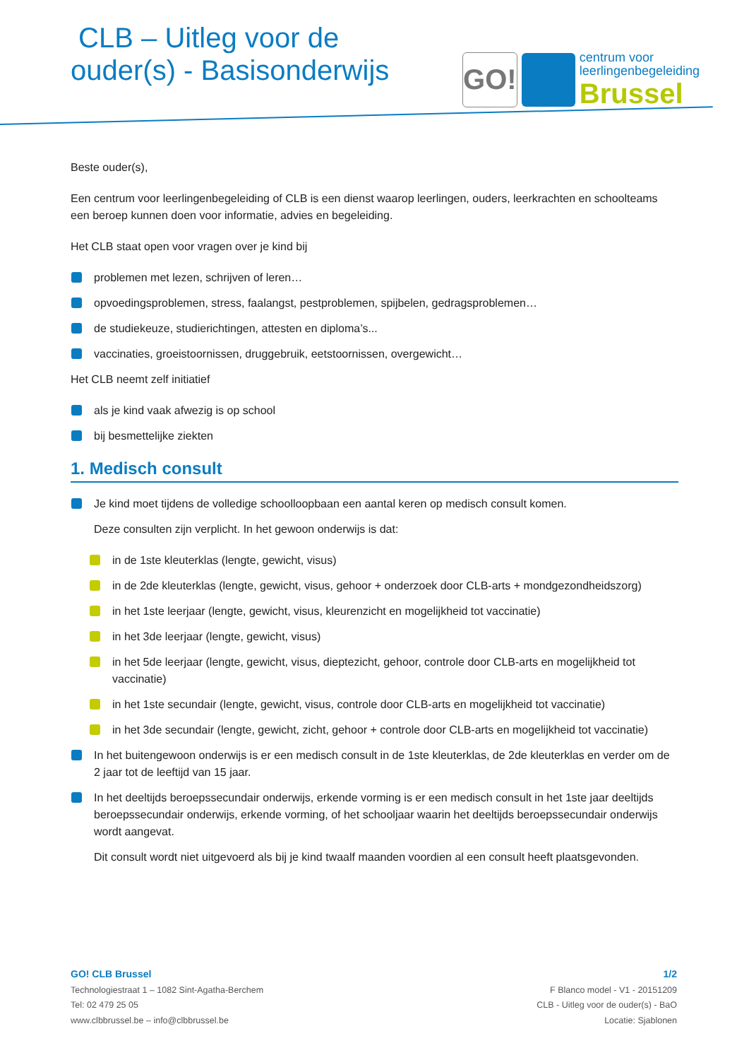CLB – Uitleg voor de
ouder(s) - Basisonderwijs
GO!
centrum voor
leerlingenbegeleiding
Brussel
Beste ouder(s),
Een centrum voor leerlingenbegeleiding of CLB is een dienst waarop leerlingen, ouders, leerkrachten en schoolteams een beroep kunnen doen voor informatie, advies en begeleiding.
Het CLB staat open voor vragen over je kind bij
problemen met lezen, schrijven of leren…
opvoedingsproblemen, stress, faalangst, pestproblemen, spijbelen, gedragsproblemen…
de studiekeuze, studierichtingen, attesten en diploma’s...
vaccinaties, groeistoornissen, druggebruik, eetstoornissen, overgewicht…
Het CLB neemt zelf initiatief
als je kind vaak afwezig is op school
bij besmettelijke ziekten
1. Medisch consult
Je kind moet tijdens de volledige schoolloopbaan een aantal keren op medisch consult komen.
Deze consulten zijn verplicht. In het gewoon onderwijs is dat:
in de 1ste kleuterklas (lengte, gewicht, visus)
in de 2de kleuterklas (lengte, gewicht, visus, gehoor + onderzoek door CLB-arts + mondgezondheidszorg)
in het 1ste leerjaar (lengte, gewicht, visus, kleurenzicht en mogelijkheid tot vaccinatie)
in het 3de leerjaar (lengte, gewicht, visus)
in het 5de leerjaar (lengte, gewicht, visus, dieptezicht, gehoor, controle door CLB-arts en mogelijkheid tot vaccinatie)
in het 1ste secundair (lengte, gewicht, visus, controle door CLB-arts en mogelijkheid tot vaccinatie)
in het 3de secundair (lengte, gewicht, zicht, gehoor + controle door CLB-arts en mogelijkheid tot vaccinatie)
In het buitengewoon onderwijs is er een medisch consult in de 1ste kleuterklas, de 2de kleuterklas en verder om de 2 jaar tot de leeftijd van 15 jaar.
In het deeltijds beroepssecundair onderwijs, erkende vorming is er een medisch consult in het 1ste jaar deeltijds beroepssecundair onderwijs, erkende vorming, of het schooljaar waarin het deeltijds beroepssecundair onderwijs wordt aangevat.
Dit consult wordt niet uitgevoerd als bij je kind twaalf maanden voordien al een consult heeft plaatsgevonden.
GO! CLB Brussel
Technologiestraat 1 – 1082 Sint-Agatha-Berchem
Tel: 02 479 25 05
www.clbbrussel.be – info@clbbrussel.be
1/2
F Blanco model - V1 - 20151209
CLB - Uitleg voor de ouder(s) - BaO
Locatie: Sjablonen